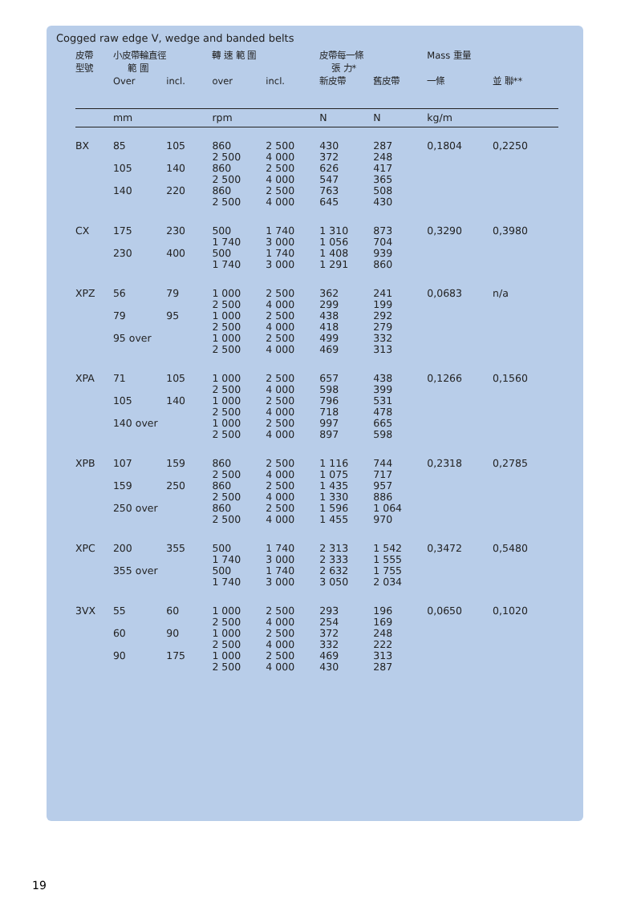Cogged raw edge V, wedge and banded belts
| 皮帶 型號 | 小皮帶輪直徑 範 圍 | | 轉 速 範 圍 | | 皮帶每一條 張 力* | | Mass 重量 | |
| --- | --- | --- | --- | --- | --- | --- | --- | --- |
| | Over | incl. | over | incl. | 新皮帶 | 舊皮帶 | 一條 | 並 聯** |
| | mm | | rpm | | N | N | kg/m | |
| BX | 85 | 105 | 860 | 2 500 | 430 | 287 | 0,1804 | 0,2250 |
| | | | 2 500 | 4 000 | 372 | 248 | | |
| | 105 | 140 | 860 | 2 500 | 626 | 417 | | |
| | | | 2 500 | 4 000 | 547 | 365 | | |
| | 140 | 220 | 860 | 2 500 | 763 | 508 | | |
| | | | 2 500 | 4 000 | 645 | 430 | | |
| CX | 175 | 230 | 500 | 1 740 | 1 310 | 873 | 0,3290 | 0,3980 |
| | | | 1 740 | 3 000 | 1 056 | 704 | | |
| | 230 | 400 | 500 | 1 740 | 1 408 | 939 | | |
| | | | 1 740 | 3 000 | 1 291 | 860 | | |
| XPZ | 56 | 79 | 1 000 | 2 500 | 362 | 241 | 0,0683 | n/a |
| | | | 2 500 | 4 000 | 299 | 199 | | |
| | 79 | 95 | 1 000 | 2 500 | 438 | 292 | | |
| | | | 2 500 | 4 000 | 418 | 279 | | |
| | 95 over | | 1 000 | 2 500 | 499 | 332 | | |
| | | | 2 500 | 4 000 | 469 | 313 | | |
| XPA | 71 | 105 | 1 000 | 2 500 | 657 | 438 | 0,1266 | 0,1560 |
| | | | 2 500 | 4 000 | 598 | 399 | | |
| | 105 | 140 | 1 000 | 2 500 | 796 | 531 | | |
| | | | 2 500 | 4 000 | 718 | 478 | | |
| | 140 over | | 1 000 | 2 500 | 997 | 665 | | |
| | | | 2 500 | 4 000 | 897 | 598 | | |
| XPB | 107 | 159 | 860 | 2 500 | 1 116 | 744 | 0,2318 | 0,2785 |
| | | | 2 500 | 4 000 | 1 075 | 717 | | |
| | 159 | 250 | 860 | 2 500 | 1 435 | 957 | | |
| | | | 2 500 | 4 000 | 1 330 | 886 | | |
| | 250 over | | 860 | 2 500 | 1 596 | 1 064 | | |
| | | | 2 500 | 4 000 | 1 455 | 970 | | |
| XPC | 200 | 355 | 500 | 1 740 | 2 313 | 1 542 | 0,3472 | 0,5480 |
| | | | 1 740 | 3 000 | 2 333 | 1 555 | | |
| | 355 over | | 500 | 1 740 | 2 632 | 1 755 | | |
| | | | 1 740 | 3 000 | 3 050 | 2 034 | | |
| 3VX | 55 | 60 | 1 000 | 2 500 | 293 | 196 | 0,0650 | 0,1020 |
| | | | 2 500 | 4 000 | 254 | 169 | | |
| | 60 | 90 | 1 000 | 2 500 | 372 | 248 | | |
| | | | 2 500 | 4 000 | 332 | 222 | | |
| | 90 | 175 | 1 000 | 2 500 | 469 | 313 | | |
| | | | 2 500 | 4 000 | 430 | 287 | | |
19